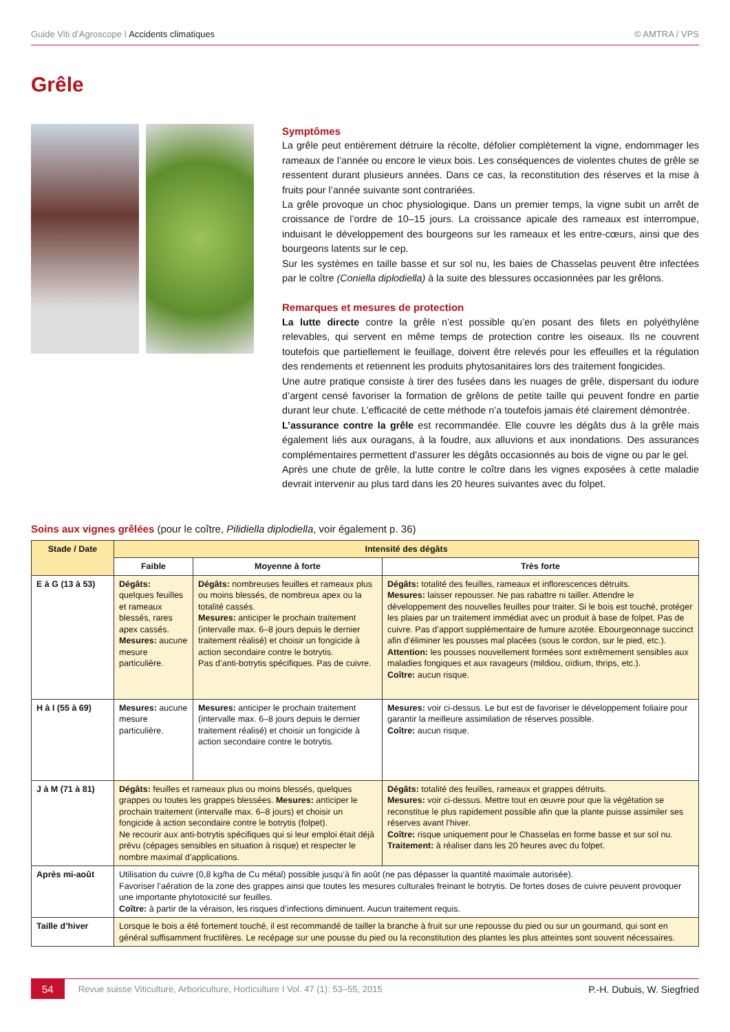Guide Viti d’Agroscope I Accidents climatiques
© AMTRA / VPS
Grêle
Symptômes
La grêle peut entièrement détruire la récolte, défolier complètement la vigne, endommager les rameaux de l’année ou encore le vieux bois. Les conséquences de violentes chutes de grêle se ressentent durant plusieurs années. Dans ce cas, la reconstitution des réserves et la mise à fruits pour l’année suivante sont contrariées.
La grêle provoque un choc physiologique. Dans un premier temps, la vigne subit un arrêt de croissance de l’ordre de 10–15 jours. La croissance apicale des rameaux est interrompue, induisant le développement des bourgeons sur les rameaux et les entre-cœurs, ainsi que des bourgeons latents sur le cep.
Sur les systèmes en taille basse et sur sol nu, les baies de Chasselas peuvent être infectées par le coître (Coniella diplodiella) à la suite des blessures occasionnées par les grêlons.
Remarques et mesures de protection
La lutte directe contre la grêle n’est possible qu’en posant des filets en polyéthylène relevables, qui servent en même temps de protection contre les oiseaux. Ils ne couvrent toutefois que partiellement le feuillage, doivent être relevés pour les effeuilles et la régulation des rendements et retiennent les produits phytosanitaires lors des traitement fongicides.
Une autre pratique consiste à tirer des fusées dans les nuages de grêle, dispersant du iodure d’argent censé favoriser la formation de grêlons de petite taille qui peuvent fondre en partie durant leur chute. L’efficacité de cette méthode n’a toutefois jamais été clairement démontrée.
L’assurance contre la grêle est recommandée. Elle couvre les dégâts dus à la grêle mais également liés aux ouragans, à la foudre, aux alluvions et aux inondations. Des assurances complémentaires permettent d’assurer les dégâts occasionnés au bois de vigne ou par le gel.
Après une chute de grêle, la lutte contre le coître dans les vignes exposées à cette maladie devrait intervenir au plus tard dans les 20 heures suivantes avec du folpet.
Soins aux vignes grêlées (pour le coître, Pilidiella diplodiella, voir également p. 36)
| Stade / Date | Intensité des dégâts | | |
| --- | --- | --- | --- |
| | Faible | Moyenne à forte | Très forte |
| E à G (13 à 53) | Dégâts: quelques feuilles et rameaux blessés, rares apex cassés. Mesures: aucune mesure particulière. | Dégâts: nombreuses feuilles et rameaux plus ou moins blessés, de nombreux apex ou la totalité cassés. Mesures: anticiper le prochain traitement (intervalle max. 6–8 jours depuis le dernier traitement réalisé) et choisir un fongicide à action secondaire contre le botrytis. Pas d’anti-botrytis spécifiques. Pas de cuivre. | Dégâts: totalité des feuilles, rameaux et inflorescences détruits. Mesures: laisser repousser. Ne pas rabattre ni tailler. Attendre le développement des nouvelles feuilles pour traiter. Si le bois est touché, protéger les plaies par un traitement immédiat avec un produit à base de folpet. Pas de cuivre. Pas d’apport supplémentaire de fumure azotée. Ebourgeonnage succinct afin d’éliminer les pousses mal placées (sous le cordon, sur le pied, etc.). Attention: les pousses nouvellement formées sont extrêmement sensibles aux maladies fongiques et aux ravageurs (mildiou, oïdium, thrips, etc.). Coître: aucun risque. |
| H à I (55 à 69) | Mesures: aucune mesure particulière. | Mesures: anticiper le prochain traitement (intervalle max. 6–8 jours depuis le dernier traitement réalisé) et choisir un fongicide à action secondaire contre le botrytis. | Mesures: voir ci-dessus. Le but est de favoriser le développement foliaire pour garantir la meilleure assimilation de réserves possible. Coître: aucun risque. |
| J à M (71 à 81) | Dégâts: feuilles et rameaux plus ou moins blessés, quelques grappes ou toutes les grappes blessées. Mesures: anticiper le prochain traitement (intervalle max. 6–8 jours) et choisir un fongicide à action secondaire contre le botrytis (folpet). Ne recourir aux anti-botrytis spécifiques qui si leur emploi était déjà prévu (cépages sensibles en situation à risque) et respecter le nombre maximal d’applications. | | Dégâts: totalité des feuilles, rameaux et grappes détruits. Mesures: voir ci-dessus. Mettre tout en œuvre pour que la végétation se reconstitue le plus rapidement possible afin que la plante puisse assimiler ses réserves avant l’hiver. Coître: risque uniquement pour le Chasselas en forme basse et sur sol nu. Traitement: à réaliser dans les 20 heures avec du folpet. |
| Après mi-août | Utilisation du cuivre (0,8 kg/ha de Cu métal) possible jusqu’à fin août (ne pas dépasser la quantité maximale autorisée). Favoriser l’aération de la zone des grappes ainsi que toutes les mesures culturales freinant le botrytis. De fortes doses de cuivre peuvent provoquer une importante phytotoxicité sur feuilles. Coître: à partir de la véraison, les risques d’infections diminuent. Aucun traitement requis. | | |
| Taille d’hiver | Lorsque le bois a été fortement touché, il est recommandé de tailler la branche à fruit sur une repousse du pied ou sur un gourmand, qui sont en général suffisamment fructifères. Le recépage sur une pousse du pied ou la reconstitution des plantes les plus atteintes sont souvent nécessaires. | | |
54 Revue suisse Viticulture, Arboriculture, Horticulture I Vol. 47 (1): 53–55, 2015 P.-H. Dubuis, W. Siegfried